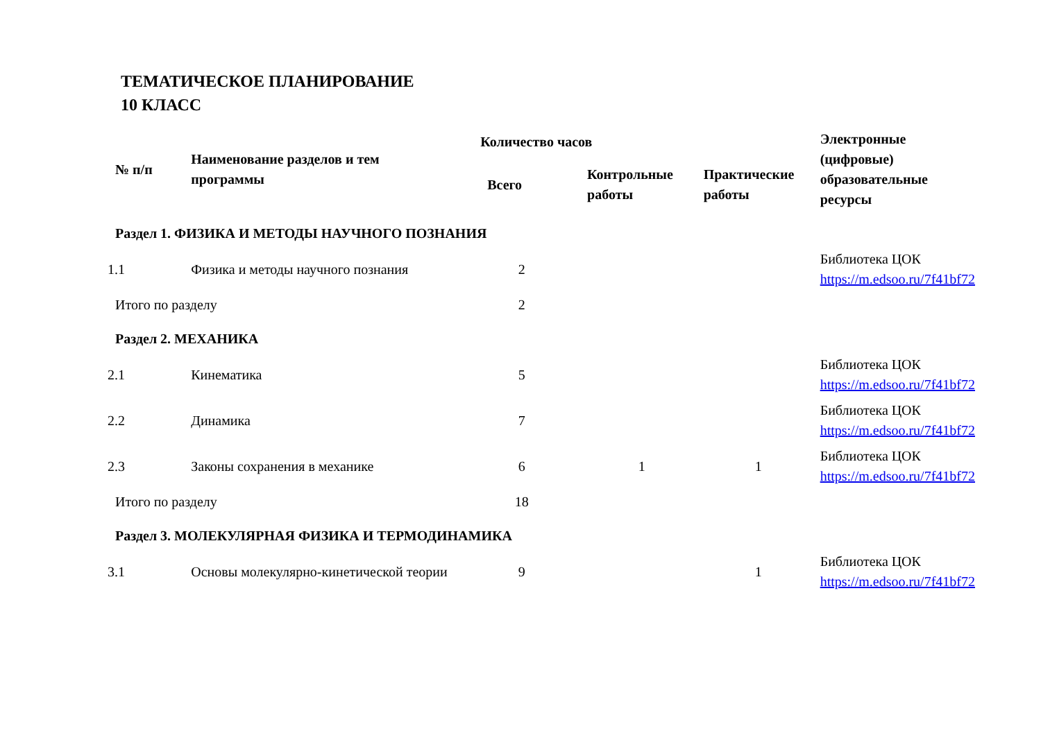ТЕМАТИЧЕСКОЕ ПЛАНИРОВАНИЕ
10 КЛАСС
| № п/п | Наименование разделов и тем программы | Количество часов | | | Электронные (цифровые) образовательные ресурсы |
| --- | --- | --- | --- | --- | --- |
| | | Всего | Контрольные работы | Практические работы | |
| Раздел 1. ФИЗИКА И МЕТОДЫ НАУЧНОГО ПОЗНАНИЯ | | | | | |
| 1.1 | Физика и методы научного познания | 2 | | | Библиотека ЦОК https://m.edsoo.ru/7f41bf72 |
| Итого по разделу | | 2 | | | |
| Раздел 2. МЕХАНИКА | | | | | |
| 2.1 | Кинематика | 5 | | | Библиотека ЦОК https://m.edsoo.ru/7f41bf72 |
| 2.2 | Динамика | 7 | | | Библиотека ЦОК https://m.edsoo.ru/7f41bf72 |
| 2.3 | Законы сохранения в механике | 6 | 1 | 1 | Библиотека ЦОК https://m.edsoo.ru/7f41bf72 |
| Итого по разделу | | 18 | | | |
| Раздел 3. МОЛЕКУЛЯРНАЯ ФИЗИКА И ТЕРМОДИНАМИКА | | | | | |
| 3.1 | Основы молекулярно-кинетической теории | 9 | | 1 | Библиотека ЦОК https://m.edsoo.ru/7f41bf72 |